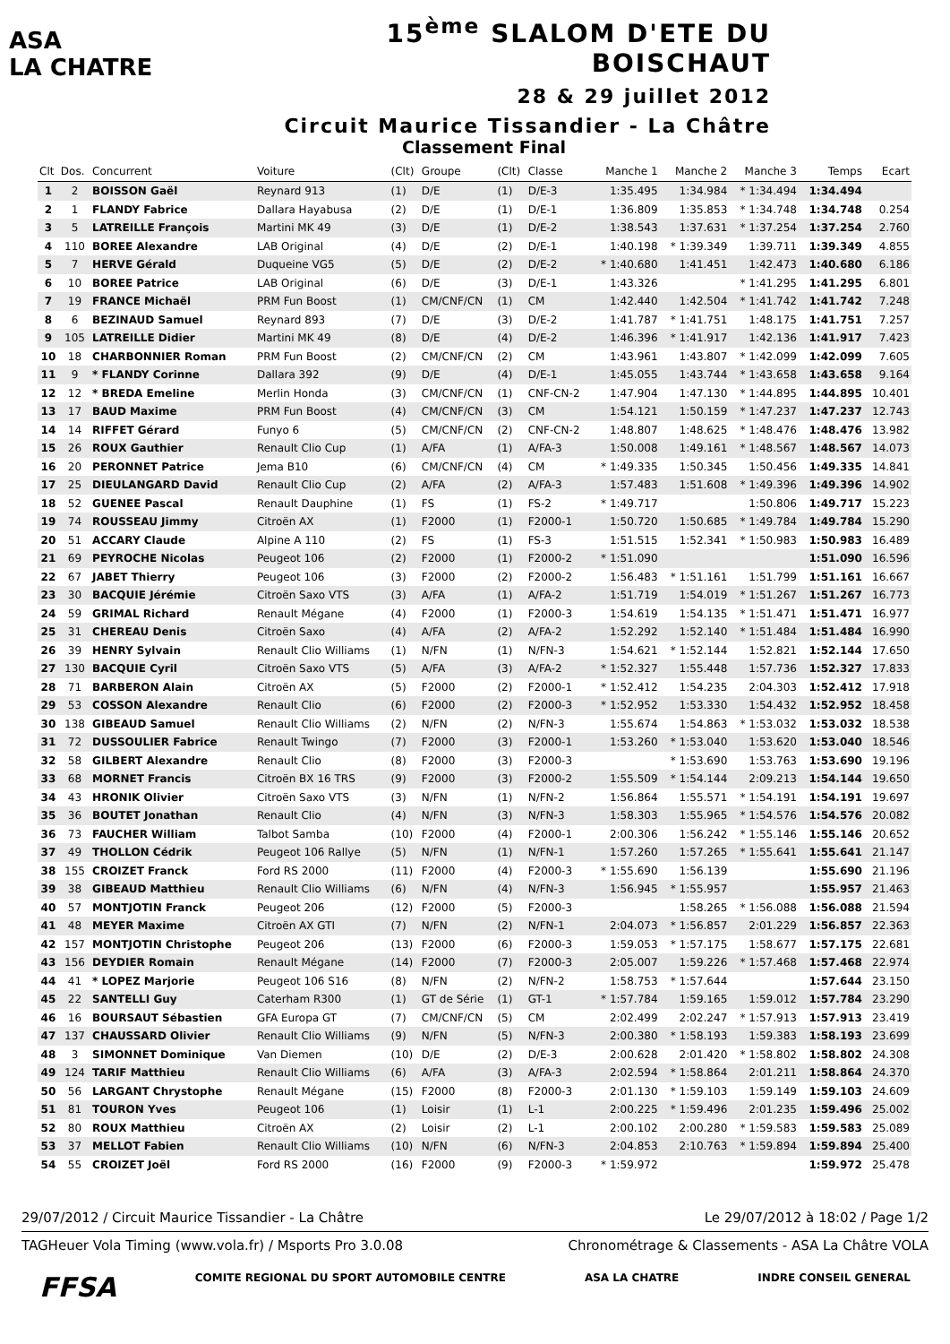ASA
LA CHATRE
15<sup>ème</sup> SLALOM D'ETE DU BOISCHAUT
28 & 29 juillet 2012
Circuit Maurice Tissandier - La Châtre
Classement Final
| Clt | Dos. | Concurrent | Voiture | (Clt) | Groupe | (Clt) | Classe | Manche 1 | Manche 2 | Manche 3 | Temps | Ecart |
| --- | --- | --- | --- | --- | --- | --- | --- | --- | --- | --- | --- | --- |
| 1 | 2 | BOISSON Gaël | Reynard 913 | (1) | D/E | (1) | D/E-3 | 1:35.495 | 1:34.984 | * 1:34.494 | 1:34.494 | |
| 2 | 1 | FLANDY Fabrice | Dallara Hayabusa | (2) | D/E | (1) | D/E-1 | 1:36.809 | 1:35.853 | * 1:34.748 | 1:34.748 | 0.254 |
| 3 | 5 | LATREILLE François | Martini MK 49 | (3) | D/E | (1) | D/E-2 | 1:38.543 | 1:37.631 | * 1:37.254 | 1:37.254 | 2.760 |
| 4 | 110 | BOREE Alexandre | LAB Original | (4) | D/E | (2) | D/E-1 | 1:40.198 | * 1:39.349 | 1:39.711 | 1:39.349 | 4.855 |
| 5 | 7 | HERVE Gérald | Duqueine VG5 | (5) | D/E | (2) | D/E-2 | * 1:40.680 | 1:41.451 | 1:42.473 | 1:40.680 | 6.186 |
| 6 | 10 | BOREE Patrice | LAB Original | (6) | D/E | (3) | D/E-1 | 1:43.326 | | * 1:41.295 | 1:41.295 | 6.801 |
| 7 | 19 | FRANCE Michaël | PRM Fun Boost | (1) | CM/CNF/CN | (1) | CM | 1:42.440 | 1:42.504 | * 1:41.742 | 1:41.742 | 7.248 |
| 8 | 6 | BEZINAUD Samuel | Reynard 893 | (7) | D/E | (3) | D/E-2 | 1:41.787 | * 1:41.751 | 1:48.175 | 1:41.751 | 7.257 |
| 9 | 105 | LATREILLE Didier | Martini MK 49 | (8) | D/E | (4) | D/E-2 | 1:46.396 | * 1:41.917 | 1:42.136 | 1:41.917 | 7.423 |
| 10 | 18 | CHARBONNIER Roman | PRM Fun Boost | (2) | CM/CNF/CN | (2) | CM | 1:43.961 | 1:43.807 | * 1:42.099 | 1:42.099 | 7.605 |
| 11 | 9 | * FLANDY Corinne | Dallara 392 | (9) | D/E | (4) | D/E-1 | 1:45.055 | 1:43.744 | * 1:43.658 | 1:43.658 | 9.164 |
| 12 | 12 | * BREDA Emeline | Merlin Honda | (3) | CM/CNF/CN | (1) | CNF-CN-2 | 1:47.904 | 1:47.130 | * 1:44.895 | 1:44.895 | 10.401 |
| 13 | 17 | BAUD Maxime | PRM Fun Boost | (4) | CM/CNF/CN | (3) | CM | 1:54.121 | 1:50.159 | * 1:47.237 | 1:47.237 | 12.743 |
| 14 | 14 | RIFFET Gérard | Funyo 6 | (5) | CM/CNF/CN | (2) | CNF-CN-2 | 1:48.807 | 1:48.625 | * 1:48.476 | 1:48.476 | 13.982 |
| 15 | 26 | ROUX Gauthier | Renault Clio Cup | (1) | A/FA | (1) | A/FA-3 | 1:50.008 | 1:49.161 | * 1:48.567 | 1:48.567 | 14.073 |
| 16 | 20 | PERONNET Patrice | Jema B10 | (6) | CM/CNF/CN | (4) | CM | * 1:49.335 | 1:50.345 | 1:50.456 | 1:49.335 | 14.841 |
| 17 | 25 | DIEULANGARD David | Renault Clio Cup | (2) | A/FA | (2) | A/FA-3 | 1:57.483 | 1:51.608 | * 1:49.396 | 1:49.396 | 14.902 |
| 18 | 52 | GUENEE Pascal | Renault Dauphine | (1) | FS | (1) | FS-2 | * 1:49.717 | | 1:50.806 | 1:49.717 | 15.223 |
| 19 | 74 | ROUSSEAU Jimmy | Citroën AX | (1) | F2000 | (1) | F2000-1 | 1:50.720 | 1:50.685 | * 1:49.784 | 1:49.784 | 15.290 |
| 20 | 51 | ACCARY Claude | Alpine A 110 | (2) | FS | (1) | FS-3 | 1:51.515 | 1:52.341 | * 1:50.983 | 1:50.983 | 16.489 |
| 21 | 69 | PEYROCHE Nicolas | Peugeot 106 | (2) | F2000 | (1) | F2000-2 | * 1:51.090 | | | 1:51.090 | 16.596 |
| 22 | 67 | JABET Thierry | Peugeot 106 | (3) | F2000 | (2) | F2000-2 | 1:56.483 | * 1:51.161 | 1:51.799 | 1:51.161 | 16.667 |
| 23 | 30 | BACQUIE Jérémie | Citroën Saxo VTS | (3) | A/FA | (1) | A/FA-2 | 1:51.719 | 1:54.019 | * 1:51.267 | 1:51.267 | 16.773 |
| 24 | 59 | GRIMAL Richard | Renault Mégane | (4) | F2000 | (1) | F2000-3 | 1:54.619 | 1:54.135 | * 1:51.471 | 1:51.471 | 16.977 |
| 25 | 31 | CHEREAU Denis | Citroën Saxo | (4) | A/FA | (2) | A/FA-2 | 1:52.292 | 1:52.140 | * 1:51.484 | 1:51.484 | 16.990 |
| 26 | 39 | HENRY Sylvain | Renault Clio Williams | (1) | N/FN | (1) | N/FN-3 | 1:54.621 | * 1:52.144 | 1:52.821 | 1:52.144 | 17.650 |
| 27 | 130 | BACQUIE Cyril | Citroën Saxo VTS | (5) | A/FA | (3) | A/FA-2 | * 1:52.327 | 1:55.448 | 1:57.736 | 1:52.327 | 17.833 |
| 28 | 71 | BARBERON Alain | Citroën AX | (5) | F2000 | (2) | F2000-1 | * 1:52.412 | 1:54.235 | 2:04.303 | 1:52.412 | 17.918 |
| 29 | 53 | COSSON Alexandre | Renault Clio | (6) | F2000 | (2) | F2000-3 | * 1:52.952 | 1:53.330 | 1:54.432 | 1:52.952 | 18.458 |
| 30 | 138 | GIBEAUD Samuel | Renault Clio Williams | (2) | N/FN | (2) | N/FN-3 | 1:55.674 | 1:54.863 | * 1:53.032 | 1:53.032 | 18.538 |
| 31 | 72 | DUSSOULIER Fabrice | Renault Twingo | (7) | F2000 | (3) | F2000-1 | 1:53.260 | * 1:53.040 | 1:53.620 | 1:53.040 | 18.546 |
| 32 | 58 | GILBERT Alexandre | Renault Clio | (8) | F2000 | (3) | F2000-3 | | * 1:53.690 | 1:53.763 | 1:53.690 | 19.196 |
| 33 | 68 | MORNET Francis | Citroën BX 16 TRS | (9) | F2000 | (3) | F2000-2 | 1:55.509 | * 1:54.144 | 2:09.213 | 1:54.144 | 19.650 |
| 34 | 43 | HRONIK Olivier | Citroën Saxo VTS | (3) | N/FN | (1) | N/FN-2 | 1:56.864 | 1:55.571 | * 1:54.191 | 1:54.191 | 19.697 |
| 35 | 36 | BOUTET Jonathan | Renault Clio | (4) | N/FN | (3) | N/FN-3 | 1:58.303 | 1:55.965 | * 1:54.576 | 1:54.576 | 20.082 |
| 36 | 73 | FAUCHER William | Talbot Samba | (10) | F2000 | (4) | F2000-1 | 2:00.306 | 1:56.242 | * 1:55.146 | 1:55.146 | 20.652 |
| 37 | 49 | THOLLON Cédrik | Peugeot 106 Rallye | (5) | N/FN | (1) | N/FN-1 | 1:57.260 | 1:57.265 | * 1:55.641 | 1:55.641 | 21.147 |
| 38 | 155 | CROIZET Franck | Ford RS 2000 | (11) | F2000 | (4) | F2000-3 | * 1:55.690 | 1:56.139 | | 1:55.690 | 21.196 |
| 39 | 38 | GIBEAUD Matthieu | Renault Clio Williams | (6) | N/FN | (4) | N/FN-3 | 1:56.945 | * 1:55.957 | | 1:55.957 | 21.463 |
| 40 | 57 | MONTJOTIN Franck | Peugeot 206 | (12) | F2000 | (5) | F2000-3 | | 1:58.265 | * 1:56.088 | 1:56.088 | 21.594 |
| 41 | 48 | MEYER Maxime | Citroën AX GTI | (7) | N/FN | (2) | N/FN-1 | 2:04.073 | * 1:56.857 | 2:01.229 | 1:56.857 | 22.363 |
| 42 | 157 | MONTJOTIN Christophe | Peugeot 206 | (13) | F2000 | (6) | F2000-3 | 1:59.053 | * 1:57.175 | 1:58.677 | 1:57.175 | 22.681 |
| 43 | 156 | DEYDIER Romain | Renault Mégane | (14) | F2000 | (7) | F2000-3 | 2:05.007 | 1:59.226 | * 1:57.468 | 1:57.468 | 22.974 |
| 44 | 41 | * LOPEZ Marjorie | Peugeot 106 S16 | (8) | N/FN | (2) | N/FN-2 | 1:58.753 | * 1:57.644 | | 1:57.644 | 23.150 |
| 45 | 22 | SANTELLI Guy | Caterham R300 | (1) | GT de Série | (1) | GT-1 | * 1:57.784 | 1:59.165 | 1:59.012 | 1:57.784 | 23.290 |
| 46 | 16 | BOURSAUT Sébastien | GFA Europa GT | (7) | CM/CNF/CN | (5) | CM | 2:02.499 | 2:02.247 | * 1:57.913 | 1:57.913 | 23.419 |
| 47 | 137 | CHAUSSARD Olivier | Renault Clio Williams | (9) | N/FN | (5) | N/FN-3 | 2:00.380 | * 1:58.193 | 1:59.383 | 1:58.193 | 23.699 |
| 48 | 3 | SIMONNET Dominique | Van Diemen | (10) | D/E | (2) | D/E-3 | 2:00.628 | 2:01.420 | * 1:58.802 | 1:58.802 | 24.308 |
| 49 | 124 | TARIF Matthieu | Renault Clio Williams | (6) | A/FA | (3) | A/FA-3 | 2:02.594 | * 1:58.864 | 2:01.211 | 1:58.864 | 24.370 |
| 50 | 56 | LARGANT Chrystophe | Renault Mégane | (15) | F2000 | (8) | F2000-3 | 2:01.130 | * 1:59.103 | 1:59.149 | 1:59.103 | 24.609 |
| 51 | 81 | TOURON Yves | Peugeot 106 | (1) | Loisir | (1) | L-1 | 2:00.225 | * 1:59.496 | 2:01.235 | 1:59.496 | 25.002 |
| 52 | 80 | ROUX Matthieu | Citroën AX | (2) | Loisir | (2) | L-1 | 2:00.102 | 2:00.280 | * 1:59.583 | 1:59.583 | 25.089 |
| 53 | 37 | MELLOT Fabien | Renault Clio Williams | (10) | N/FN | (6) | N/FN-3 | 2:04.853 | 2:10.763 | * 1:59.894 | 1:59.894 | 25.400 |
| 54 | 55 | CROIZET Joël | Ford RS 2000 | (16) | F2000 | (9) | F2000-3 | * 1:59.972 | | | 1:59.972 | 25.478 |
29/07/2012 / Circuit Maurice Tissandier - La Châtre Le 29/07/2012 à 18:02 / Page 1/2
TAGHeuer Vola Timing (www.vola.fr) / Msports Pro 3.0.08 Chronométrage & Classements - ASA La Châtre VOLA
FFSA COMITE REGIONAL DU SPORT AUTOMOBILE CENTRE ASA LA CHATRE INDRE CONSEIL GENERAL